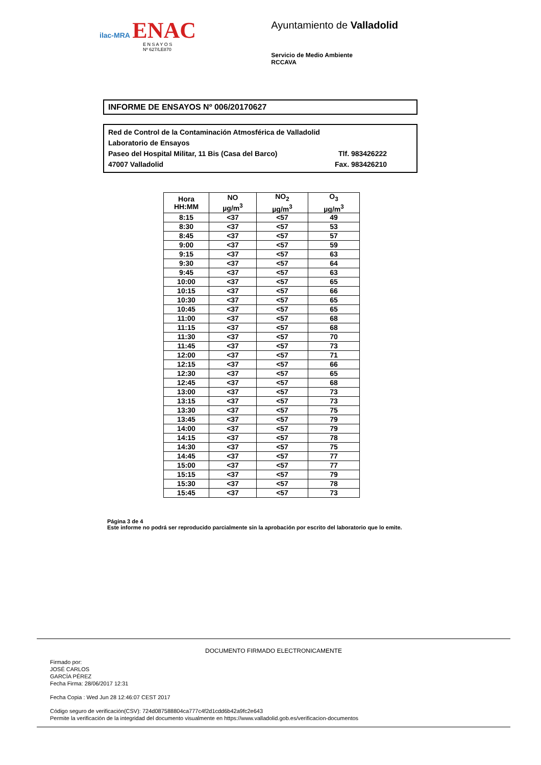ilac-MRA ENAC
E N S A Y O S
Nº 627/LE870
Ayuntamiento de Valladolid
Servicio de Medio Ambiente
RCCAVA
INFORME DE ENSAYOS Nº 006/20170627
Red de Control de la Contaminación Atmosférica de Valladolid
Laboratorio de Ensayos
Paseo del Hospital Militar, 11 Bis (Casa del Barco) Tlf. 983426222
47007 Valladolid Fax. 983426210
| Hora HH:MM | NO µg/m<sup>3</sup> | NO<sub>2</sub> µg/m<sup>3</sup> | O<sub>3</sub> µg/m<sup>3</sup> |
| --- | --- | --- | --- |
| 8:15 | <37 | <57 | 49 |
| 8:30 | <37 | <57 | 53 |
| 8:45 | <37 | <57 | 57 |
| 9:00 | <37 | <57 | 59 |
| 9:15 | <37 | <57 | 63 |
| 9:30 | <37 | <57 | 64 |
| 9:45 | <37 | <57 | 63 |
| 10:00 | <37 | <57 | 65 |
| 10:15 | <37 | <57 | 66 |
| 10:30 | <37 | <57 | 65 |
| 10:45 | <37 | <57 | 65 |
| 11:00 | <37 | <57 | 68 |
| 11:15 | <37 | <57 | 68 |
| 11:30 | <37 | <57 | 70 |
| 11:45 | <37 | <57 | 73 |
| 12:00 | <37 | <57 | 71 |
| 12:15 | <37 | <57 | 66 |
| 12:30 | <37 | <57 | 65 |
| 12:45 | <37 | <57 | 68 |
| 13:00 | <37 | <57 | 73 |
| 13:15 | <37 | <57 | 73 |
| 13:30 | <37 | <57 | 75 |
| 13:45 | <37 | <57 | 79 |
| 14:00 | <37 | <57 | 79 |
| 14:15 | <37 | <57 | 78 |
| 14:30 | <37 | <57 | 75 |
| 14:45 | <37 | <57 | 77 |
| 15:00 | <37 | <57 | 77 |
| 15:15 | <37 | <57 | 79 |
| 15:30 | <37 | <57 | 78 |
| 15:45 | <37 | <57 | 73 |
Página 3 de 4
Este informe no podrá ser reproducido parcialmente sin la aprobación por escrito del laboratorio que lo emite.
DOCUMENTO FIRMADO ELECTRONICAMENTE
Firmado por:
JOSÉ CARLOS
GARCÍA PÉREZ
Fecha Firma: 28/06/2017 12:31
Fecha Copia : Wed Jun 28 12:46:07 CEST 2017
Código seguro de verificación(CSV): 724d087588804ca777c4f2d1cdd6b42a9fc2e643
Permite la verificación de la integridad del documento visualmente en https://www.valladolid.gob.es/verificacion-documentos